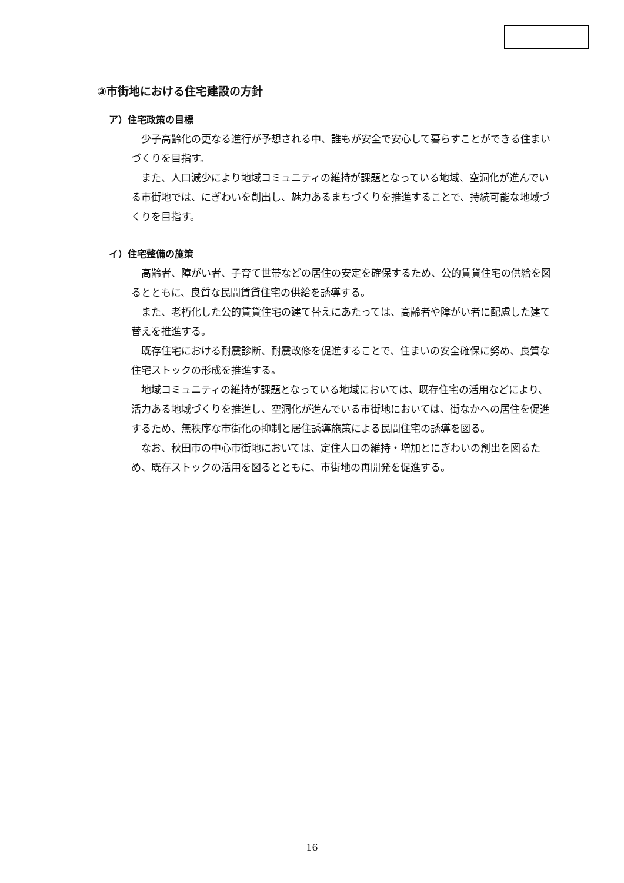③市街地における住宅建設の方針
ア）住宅政策の目標
少子高齢化の更なる進行が予想される中、誰もが安全で安心して暮らすことができる住まいづくりを目指す。
また、人口減少により地域コミュニティの維持が課題となっている地域、空洞化が進んでいる市街地では、にぎわいを創出し、魅力あるまちづくりを推進することで、持続可能な地域づくりを目指す。
イ）住宅整備の施策
高齢者、障がい者、子育て世帯などの居住の安定を確保するため、公的賃貸住宅の供給を図るとともに、良質な民間賃貸住宅の供給を誘導する。
また、老朽化した公的賃貸住宅の建て替えにあたっては、高齢者や障がい者に配慮した建て替えを推進する。
既存住宅における耐震診断、耐震改修を促進することで、住まいの安全確保に努め、良質な住宅ストックの形成を推進する。
地域コミュニティの維持が課題となっている地域においては、既存住宅の活用などにより、活力ある地域づくりを推進し、空洞化が進んでいる市街地においては、街なかへの居住を促進するため、無秩序な市街化の抑制と居住誘導施策による民間住宅の誘導を図る。
なお、秋田市の中心市街地においては、定住人口の維持・増加とにぎわいの創出を図るため、既存ストックの活用を図るとともに、市街地の再開発を促進する。
16